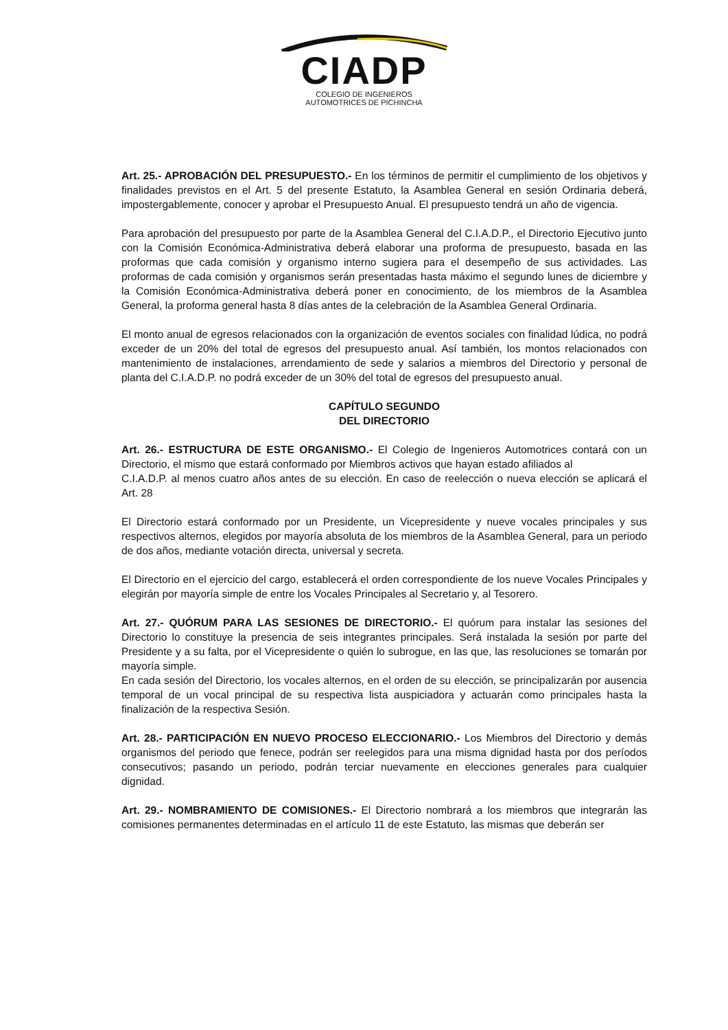CIADP
COLEGIO DE INGENIEROS
AUTOMOTRICES DE PICHINCHA
Art. 25.- APROBACIÓN DEL PRESUPUESTO.- En los términos de permitir el cumplimiento de los objetivos y finalidades previstos en el Art. 5 del presente Estatuto, la Asamblea General en sesión Ordinaria deberá, impostergablemente, conocer y aprobar el Presupuesto Anual. El presupuesto tendrá un año de vigencia.
Para aprobación del presupuesto por parte de la Asamblea General del C.I.A.D.P., el Directorio Ejecutivo junto con la Comisión Económica-Administrativa deberá elaborar una proforma de presupuesto, basada en las proformas que cada comisión y organismo interno sugiera para el desempeño de sus actividades. Las proformas de cada comisión y organismos serán presentadas hasta máximo el segundo lunes de diciembre y la Comisión Económica-Administrativa deberá poner en conocimiento, de los miembros de la Asamblea General, la proforma general hasta 8 días antes de la celebración de la Asamblea General Ordinaria.
El monto anual de egresos relacionados con la organización de eventos sociales con finalidad lúdica, no podrá exceder de un 20% del total de egresos del presupuesto anual. Así también, los montos relacionados con mantenimiento de instalaciones, arrendamiento de sede y salarios a miembros del Directorio y personal de planta del C.I.A.D.P. no podrá exceder de un 30% del total de egresos del presupuesto anual.
CAPÍTULO SEGUNDO
DEL DIRECTORIO
Art. 26.- ESTRUCTURA DE ESTE ORGANISMO.- El Colegio de Ingenieros Automotrices contará con un Directorio, el mismo que estará conformado por Miembros activos que hayan estado afiliados al
C.I.A.D.P. al menos cuatro años antes de su elección. En caso de reelección o nueva elección se aplicará el Art. 28
El Directorio estará conformado por un Presidente, un Vicepresidente y nueve vocales principales y sus respectivos alternos, elegidos por mayoría absoluta de los miembros de la Asamblea General, para un periodo de dos años, mediante votación directa, universal y secreta.
El Directorio en el ejercicio del cargo, establecerá el orden correspondiente de los nueve Vocales Principales y elegirán por mayoría simple de entre los Vocales Principales al Secretario y, al Tesorero.
Art. 27.- QUÓRUM PARA LAS SESIONES DE DIRECTORIO.- El quórum para instalar las sesiones del Directorio lo constituye la presencia de seis integrantes principales. Será instalada la sesión por parte del Presidente y a su falta, por el Vicepresidente o quién lo subrogue, en las que, las resoluciones se tomarán por mayoría simple.
En cada sesión del Directorio, los vocales alternos, en el orden de su elección, se principalizarán por ausencia temporal de un vocal principal de su respectiva lista auspiciadora y actuarán como principales hasta la finalización de la respectiva Sesión.
Art. 28.- PARTICIPACIÓN EN NUEVO PROCESO ELECCIONARIO.- Los Miembros del Directorio y demás organismos del periodo que fenece, podrán ser reelegidos para una misma dignidad hasta por dos períodos consecutivos; pasando un periodo, podrán terciar nuevamente en elecciones generales para cualquier dignidad.
Art. 29.- NOMBRAMIENTO DE COMISIONES.- El Directorio nombrará a los miembros que integrarán las comisiones permanentes determinadas en el artículo 11 de este Estatuto, las mismas que deberán ser